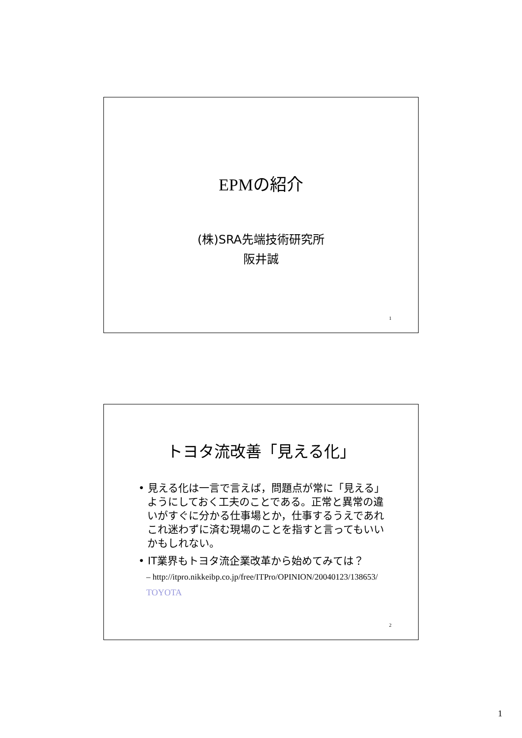EPMの紹介
(株)SRA先端技術研究所
阪井誠
1
トヨタ流改善「見える化」
• 見える化は一言で言えば，問題点が常に「見える」ようにしておく工夫のことである。正常と異常の違いがすぐに分かる仕事場とか，仕事するうえであれこれ迷わずに済む現場のことを指すと言ってもいいかもしれない。
• IT業界もトヨタ流企業改革から始めてみては？
– http://itpro.nikkeibp.co.jp/free/ITPro/OPINION/20040123/138653/
TOYOTA
2
1